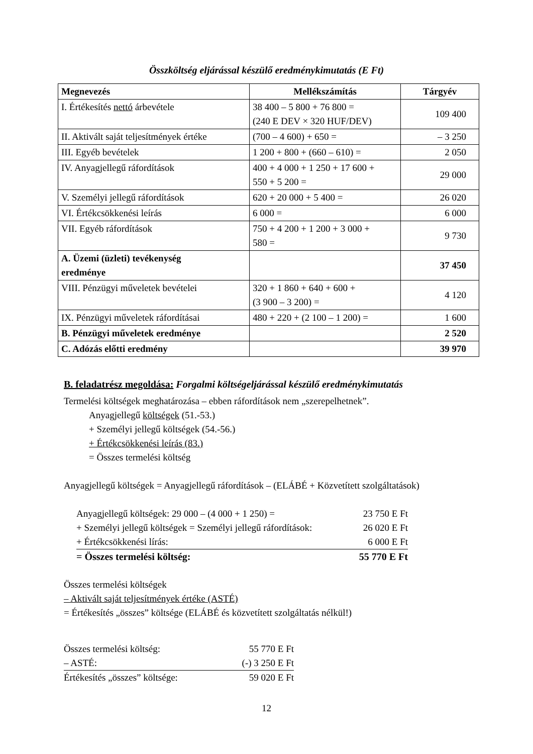Összköltség eljárással készülő eredménykimutatás (E Ft)
| Megnevezés | Mellékszámítás | Tárgyév |
| --- | --- | --- |
| I. Értékesítés nettó árbevétele | 38 400 – 5 800 + 76 800 = (240 E DEV × 320 HUF/DEV) | 109 400 |
| II. Aktivált saját teljesítmények értéke | (700 – 4 600) + 650 = | – 3 250 |
| III. Egyéb bevételek | 1 200 + 800 + (660 – 610) = | 2 050 |
| IV. Anyagjellegű ráfordítások | 400 + 4 000 + 1 250 + 17 600 + 550 + 5 200 = | 29 000 |
| V. Személyi jellegű ráfordítások | 620 + 20 000 + 5 400 = | 26 020 |
| VI. Értékcsökkenési leírás | 6 000 = | 6 000 |
| VII. Egyéb ráfordítások | 750 + 4 200 + 1 200 + 3 000 + 580 = | 9 730 |
| A. Üzemi (üzleti) tevékenység eredménye | | 37 450 |
| VIII. Pénzügyi műveletek bevételei | 320 + 1 860 + 640 + 600 + (3 900 – 3 200) = | 4 120 |
| IX. Pénzügyi műveletek ráfordításai | 480 + 220 + (2 100 – 1 200) = | 1 600 |
| B. Pénzügyi műveletek eredménye | | 2 520 |
| C. Adózás előtti eredmény | | 39 970 |
B. feladatrész megoldása: Forgalmi költségeljárással készülő eredménykimutatás
Termelési költségek meghatározása – ebben ráfordítások nem „szerepelhetnek”.
Anyagjellegű költségek (51.-53.)
+ Személyi jellegű költségek (54.-56.)
+ Értékcsökkenési leírás (83.)
= Összes termelési költség
Anyagjellegű költségek = Anyagjellegű ráfordítások – (ELÁBÉ + Közvetített szolgáltatások)
| Anyagjellegű költségek: 29 000 – (4 000 + 1 250) = | 23 750 E Ft |
| + Személyi jellegű költségek = Személyi jellegű ráfordítások: | 26 020 E Ft |
| + Értékcsökkenési lírás: | 6 000 E Ft |
| = Összes termelési költség: | 55 770 E Ft |
Összes termelési költségek
– Aktivált saját teljesítmények értéke (ASTÉ)
= Értékesítés „összes” költsége (ELÁBÉ és közvetített szolgáltatás nélkül!)
| Összes termelési költség: | 55 770 E Ft |
| – ASTÉ: | (-) 3 250 E Ft |
| Értékesítés „összes” költsége: | 59 020 E Ft |
12